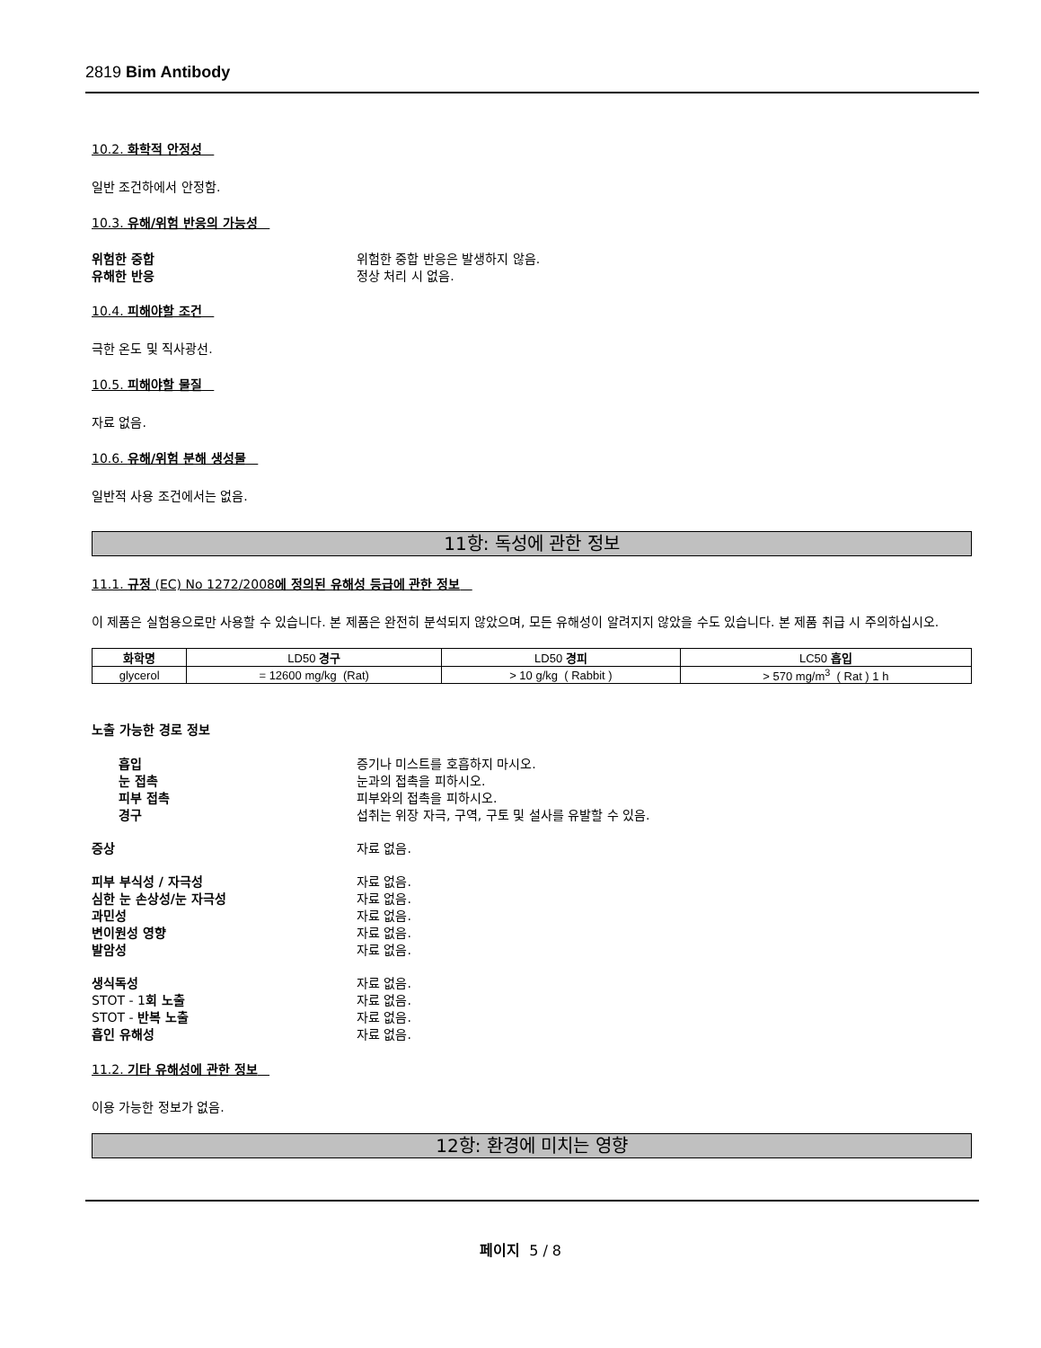2819 Bim Antibody
10.2. 화학적 안정성
일반 조건하에서 안정함.
10.3. 유해/위험 반응의 가능성
위험한 중합 위험한 중합 반응은 발생하지 않음.
유해한 반응 정상 처리 시 없음.
10.4. 피해야할 조건
극한 온도 및 직사광선.
10.5. 피해야할 물질
자료 없음.
10.6. 유해/위험 분해 생성물
일반적 사용 조건에서는 없음.
11항: 독성에 관한 정보
11.1. 규정 (EC) No 1272/2008에 정의된 유해성 등급에 관한 정보
이 제품은 실험용으로만 사용할 수 있습니다. 본 제품은 완전히 분석되지 않았으며, 모든 유해성이 알려지지 않았을 수도 있습니다. 본 제품 취급 시 주의하십시오.
| 화학명 | LD50 경구 | LD50 경피 | LC50 흡입 |
| --- | --- | --- | --- |
| glycerol | = 12600 mg/kg (Rat) | > 10 g/kg ( Rabbit ) | > 570 mg/m<sup>3</sup> ( Rat ) 1 h |
노출 가능한 경로 정보
흡입 증기나 미스트를 호흡하지 마시오.
눈 접촉 눈과의 접촉을 피하시오.
피부 접촉 피부와의 접촉을 피하시오.
경구 섭취는 위장 자극, 구역, 구토 및 설사를 유발할 수 있음.
증상 자료 없음.
피부 부식성 / 자극성 자료 없음.
심한 눈 손상성/눈 자극성 자료 없음.
과민성 자료 없음.
변이원성 영향 자료 없음.
발암성 자료 없음.
생식독성 자료 없음.
STOT - 1회 노출 자료 없음.
STOT - 반복 노출 자료 없음.
흡인 유해성 자료 없음.
11.2. 기타 유해성에 관한 정보
이용 가능한 정보가 없음.
12항: 환경에 미치는 영향
페이지 5 / 8